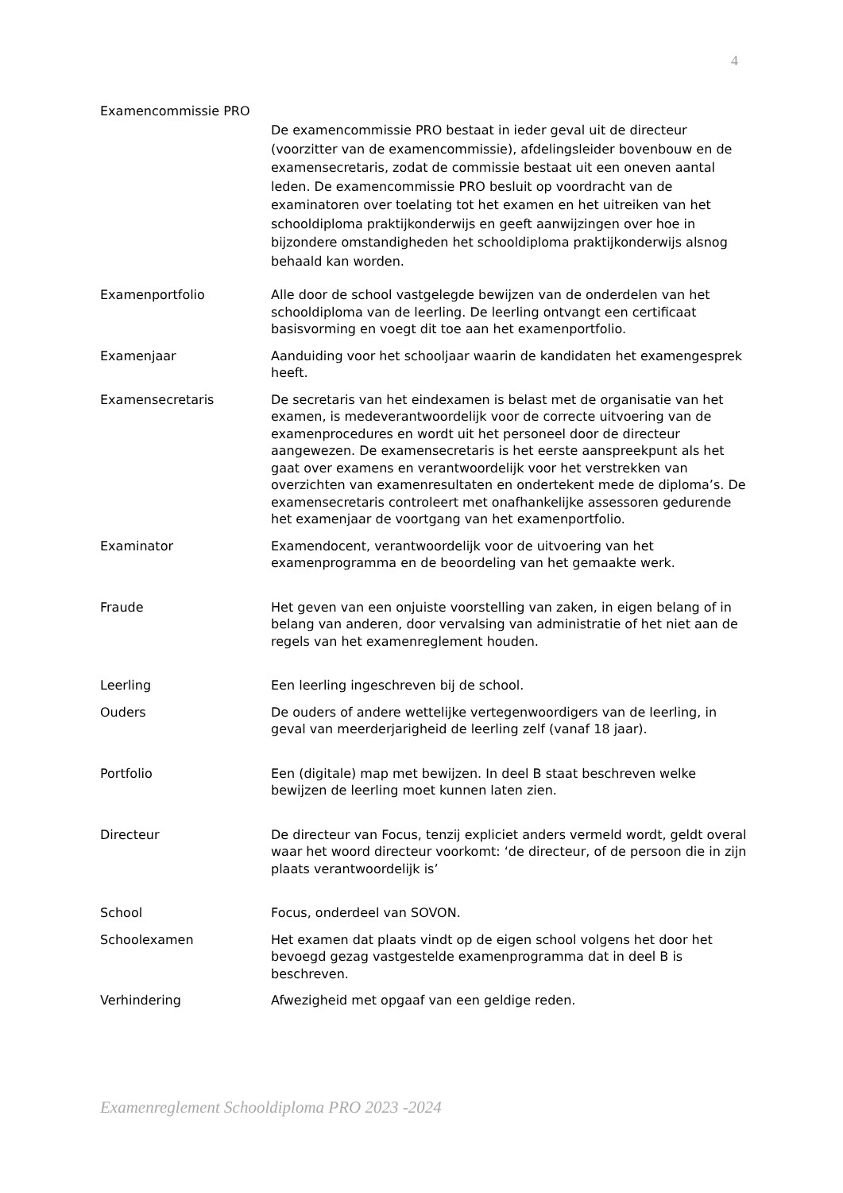4
Examencommissie PRO
De examencommissie PRO bestaat in ieder geval uit de directeur (voorzitter van de examencommissie), afdelingsleider bovenbouw en de examensecretaris, zodat de commissie bestaat uit een oneven aantal leden. De examencommissie PRO besluit op voordracht van de examinatoren over toelating tot het examen en het uitreiken van het schooldiploma praktijkonderwijs en geeft aanwijzingen over hoe in bijzondere omstandigheden het schooldiploma praktijkonderwijs alsnog behaald kan worden.
Examenportfolio Alle door de school vastgelegde bewijzen van de onderdelen van het schooldiploma van de leerling. De leerling ontvangt een certificaat basisvorming en voegt dit toe aan het examenportfolio.
Examenjaar Aanduiding voor het schooljaar waarin de kandidaten het examengesprek heeft.
Examensecretaris De secretaris van het eindexamen is belast met de organisatie van het examen, is medeverantwoordelijk voor de correcte uitvoering van de examenprocedures en wordt uit het personeel door de directeur aangewezen. De examensecretaris is het eerste aanspreekpunt als het gaat over examens en verantwoordelijk voor het verstrekken van overzichten van examenresultaten en ondertekent mede de diploma’s. De examensecretaris controleert met onafhankelijke assessoren gedurende het examenjaar de voortgang van het examenportfolio.
Examinator Examendocent, verantwoordelijk voor de uitvoering van het examenprogramma en de beoordeling van het gemaakte werk.
Fraude Het geven van een onjuiste voorstelling van zaken, in eigen belang of in belang van anderen, door vervalsing van administratie of het niet aan de regels van het examenreglement houden.
Leerling Een leerling ingeschreven bij de school.
Ouders De ouders of andere wettelijke vertegenwoordigers van de leerling, in geval van meerderjarigheid de leerling zelf (vanaf 18 jaar).
Portfolio Een (digitale) map met bewijzen. In deel B staat beschreven welke bewijzen de leerling moet kunnen laten zien.
Directeur De directeur van Focus, tenzij expliciet anders vermeld wordt, geldt overal waar het woord directeur voorkomt: ‘de directeur, of de persoon die in zijn plaats verantwoordelijk is’
School Focus, onderdeel van SOVON.
Schoolexamen Het examen dat plaats vindt op de eigen school volgens het door het bevoegd gezag vastgestelde examenprogramma dat in deel B is beschreven.
Verhindering Afwezigheid met opgaaf van een geldige reden.
Examenreglement Schooldiploma PRO 2023 -2024